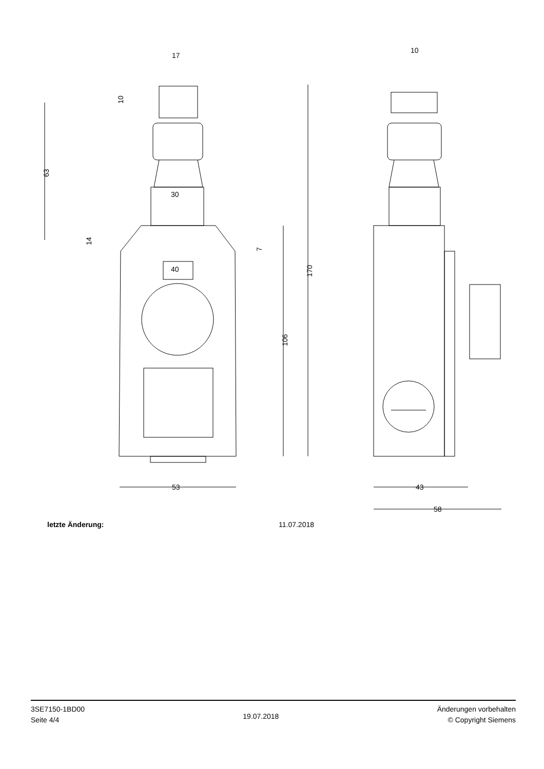17
10
30
40
53
43
58
10
63
14
7
106
170
letzte Änderung: 11.07.2018
3SE7150-1BD00
Seite 4/4
19.07.2018
Änderungen vorbehalten
© Copyright Siemens